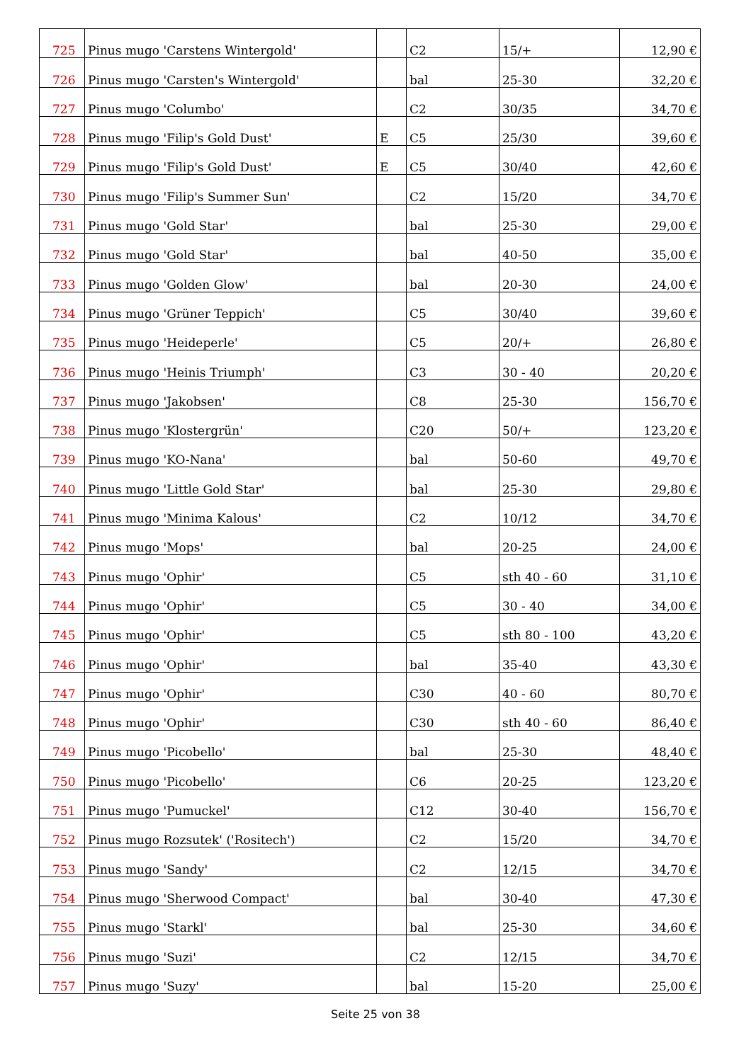| 725 | Pinus mugo 'Carstens Wintergold' | | C2 | 15/+ | 12,90 € |
| 726 | Pinus mugo 'Carsten's Wintergold' | | bal | 25-30 | 32,20 € |
| 727 | Pinus mugo 'Columbo' | | C2 | 30/35 | 34,70 € |
| 728 | Pinus mugo 'Filip's Gold Dust' | E | C5 | 25/30 | 39,60 € |
| 729 | Pinus mugo 'Filip's Gold Dust' | E | C5 | 30/40 | 42,60 € |
| 730 | Pinus mugo 'Filip's Summer Sun' | | C2 | 15/20 | 34,70 € |
| 731 | Pinus mugo 'Gold Star' | | bal | 25-30 | 29,00 € |
| 732 | Pinus mugo 'Gold Star' | | bal | 40-50 | 35,00 € |
| 733 | Pinus mugo 'Golden Glow' | | bal | 20-30 | 24,00 € |
| 734 | Pinus mugo 'Grüner Teppich' | | C5 | 30/40 | 39,60 € |
| 735 | Pinus mugo 'Heideperle' | | C5 | 20/+ | 26,80 € |
| 736 | Pinus mugo 'Heinis Triumph' | | C3 | 30 - 40 | 20,20 € |
| 737 | Pinus mugo 'Jakobsen' | | C8 | 25-30 | 156,70 € |
| 738 | Pinus mugo 'Klostergrün' | | C20 | 50/+ | 123,20 € |
| 739 | Pinus mugo 'KO-Nana' | | bal | 50-60 | 49,70 € |
| 740 | Pinus mugo 'Little Gold Star' | | bal | 25-30 | 29,80 € |
| 741 | Pinus mugo 'Minima Kalous' | | C2 | 10/12 | 34,70 € |
| 742 | Pinus mugo 'Mops' | | bal | 20-25 | 24,00 € |
| 743 | Pinus mugo 'Ophir' | | C5 | sth 40 - 60 | 31,10 € |
| 744 | Pinus mugo 'Ophir' | | C5 | 30 - 40 | 34,00 € |
| 745 | Pinus mugo 'Ophir' | | C5 | sth 80 - 100 | 43,20 € |
| 746 | Pinus mugo 'Ophir' | | bal | 35-40 | 43,30 € |
| 747 | Pinus mugo 'Ophir' | | C30 | 40 - 60 | 80,70 € |
| 748 | Pinus mugo 'Ophir' | | C30 | sth 40 - 60 | 86,40 € |
| 749 | Pinus mugo 'Picobello' | | bal | 25-30 | 48,40 € |
| 750 | Pinus mugo 'Picobello' | | C6 | 20-25 | 123,20 € |
| 751 | Pinus mugo 'Pumuckel' | | C12 | 30-40 | 156,70 € |
| 752 | Pinus mugo Rozsutek' ('Rositech') | | C2 | 15/20 | 34,70 € |
| 753 | Pinus mugo 'Sandy' | | C2 | 12/15 | 34,70 € |
| 754 | Pinus mugo 'Sherwood Compact' | | bal | 30-40 | 47,30 € |
| 755 | Pinus mugo 'Starkl' | | bal | 25-30 | 34,60 € |
| 756 | Pinus mugo 'Suzi' | | C2 | 12/15 | 34,70 € |
| 757 | Pinus mugo 'Suzy' | | bal | 15-20 | 25,00 € |
Seite 25 von 38